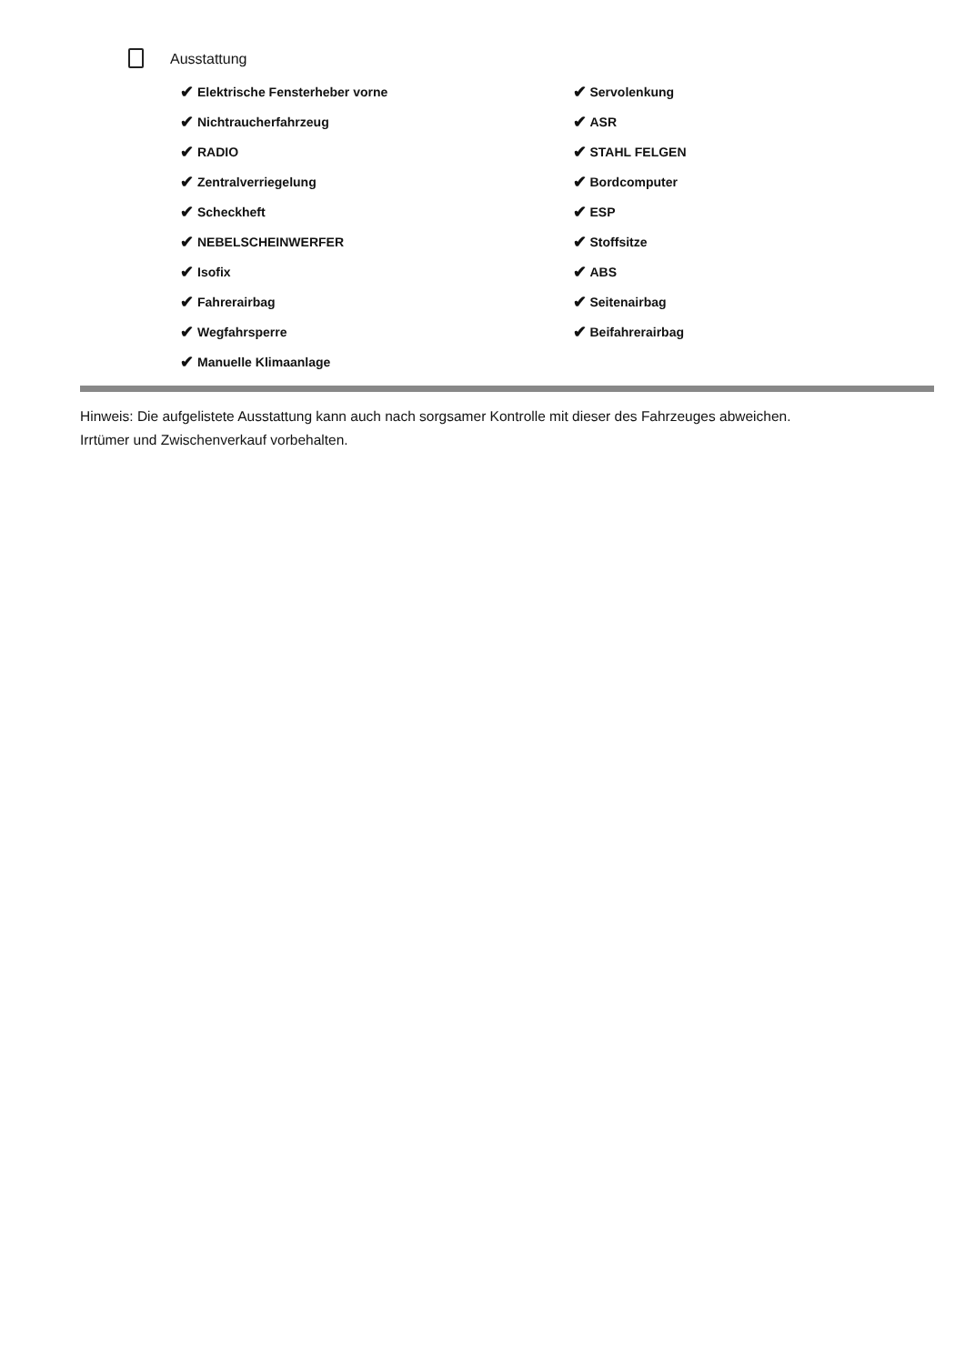Ausstattung
✔ Elektrische Fensterheber vorne
✔ Nichtraucherfahrzeug
✔ RADIO
✔ Zentralverriegelung
✔ Scheckheft
✔ NEBELSCHEINWERFER
✔ Isofix
✔ Fahrerairbag
✔ Wegfahrsperre
✔ Manuelle Klimaanlage
✔ Servolenkung
✔ ASR
✔ STAHL FELGEN
✔ Bordcomputer
✔ ESP
✔ Stoffsitze
✔ ABS
✔ Seitenairbag
✔ Beifahrerairbag
Hinweis: Die aufgelistete Ausstattung kann auch nach sorgsamer Kontrolle mit dieser des Fahrzeuges abweichen. Irrtümer und Zwischenverkauf vorbehalten.